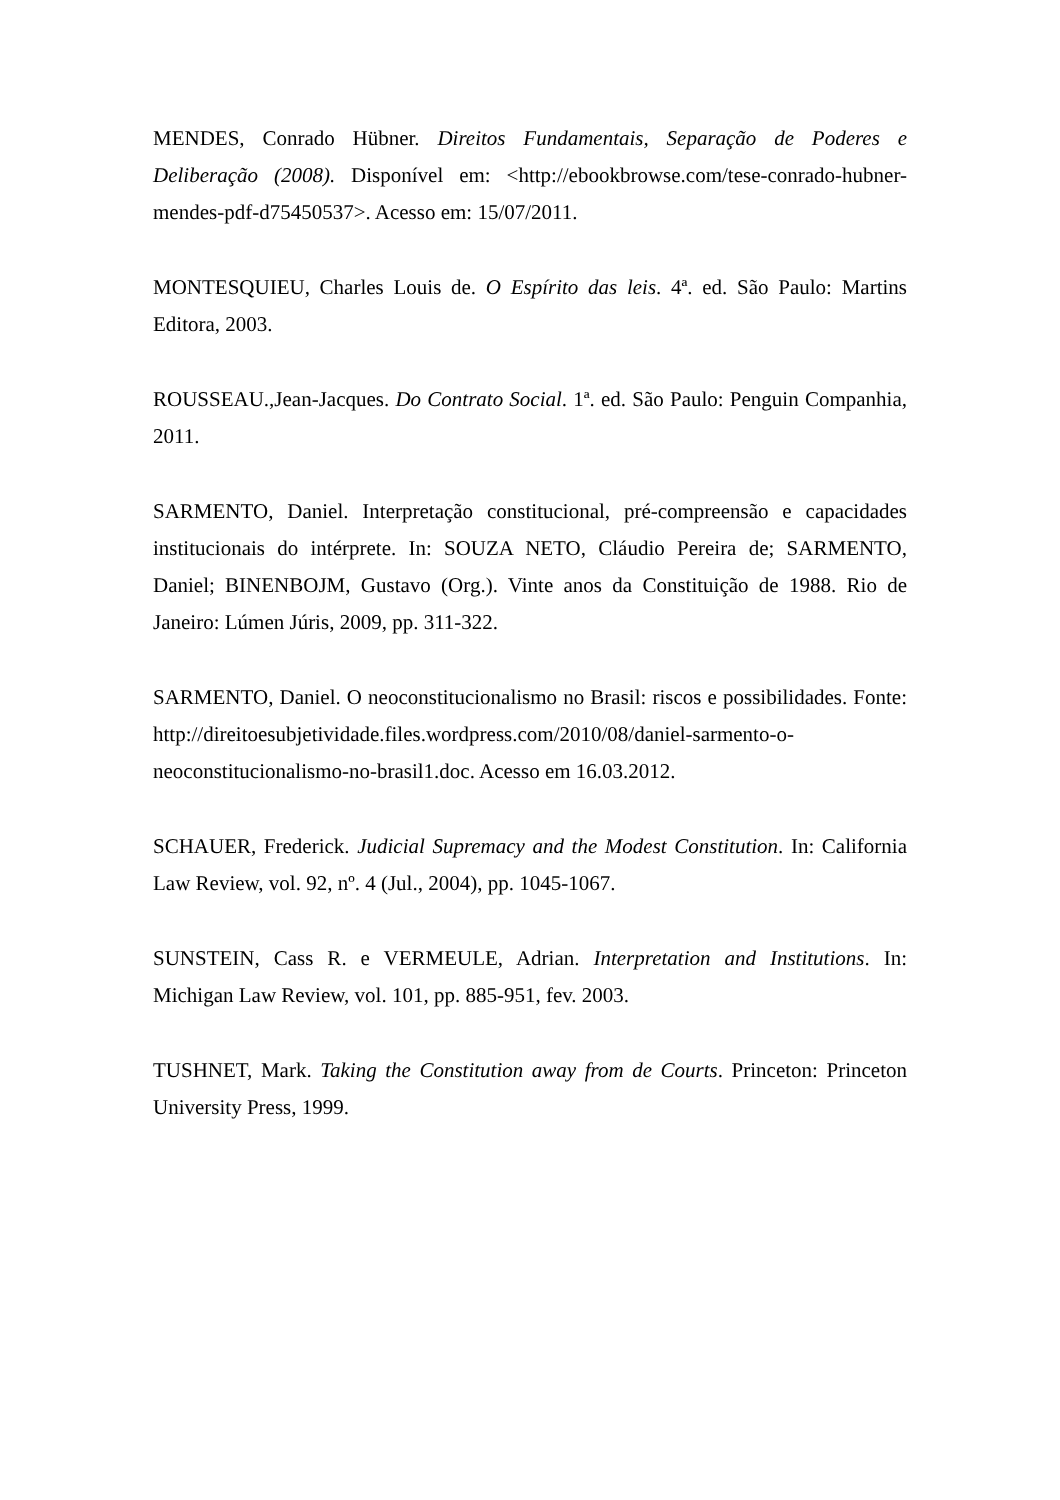MENDES, Conrado Hübner. Direitos Fundamentais, Separação de Poderes e Deliberação (2008). Disponível em: <http://ebookbrowse.com/tese-conrado-hubner-mendes-pdf-d75450537>. Acesso em: 15/07/2011.
MONTESQUIEU, Charles Louis de. O Espírito das leis. 4ª. ed. São Paulo: Martins Editora, 2003.
ROUSSEAU.,Jean-Jacques. Do Contrato Social. 1ª. ed. São Paulo: Penguin Companhia, 2011.
SARMENTO, Daniel. Interpretação constitucional, pré-compreensão e capacidades institucionais do intérprete. In: SOUZA NETO, Cláudio Pereira de; SARMENTO, Daniel; BINENBOJM, Gustavo (Org.). Vinte anos da Constituição de 1988. Rio de Janeiro: Lúmen Júris, 2009, pp. 311-322.
SARMENTO, Daniel. O neoconstitucionalismo no Brasil: riscos e possibilidades. Fonte: http://direitoesubjetividade.files.wordpress.com/2010/08/daniel-sarmento-o-neoconstitucionalismo-no-brasil1.doc. Acesso em 16.03.2012.
SCHAUER, Frederick. Judicial Supremacy and the Modest Constitution. In: California Law Review, vol. 92, nº. 4 (Jul., 2004), pp. 1045-1067.
SUNSTEIN, Cass R. e VERMEULE, Adrian. Interpretation and Institutions. In: Michigan Law Review, vol. 101, pp. 885-951, fev. 2003.
TUSHNET, Mark. Taking the Constitution away from de Courts. Princeton: Princeton University Press, 1999.